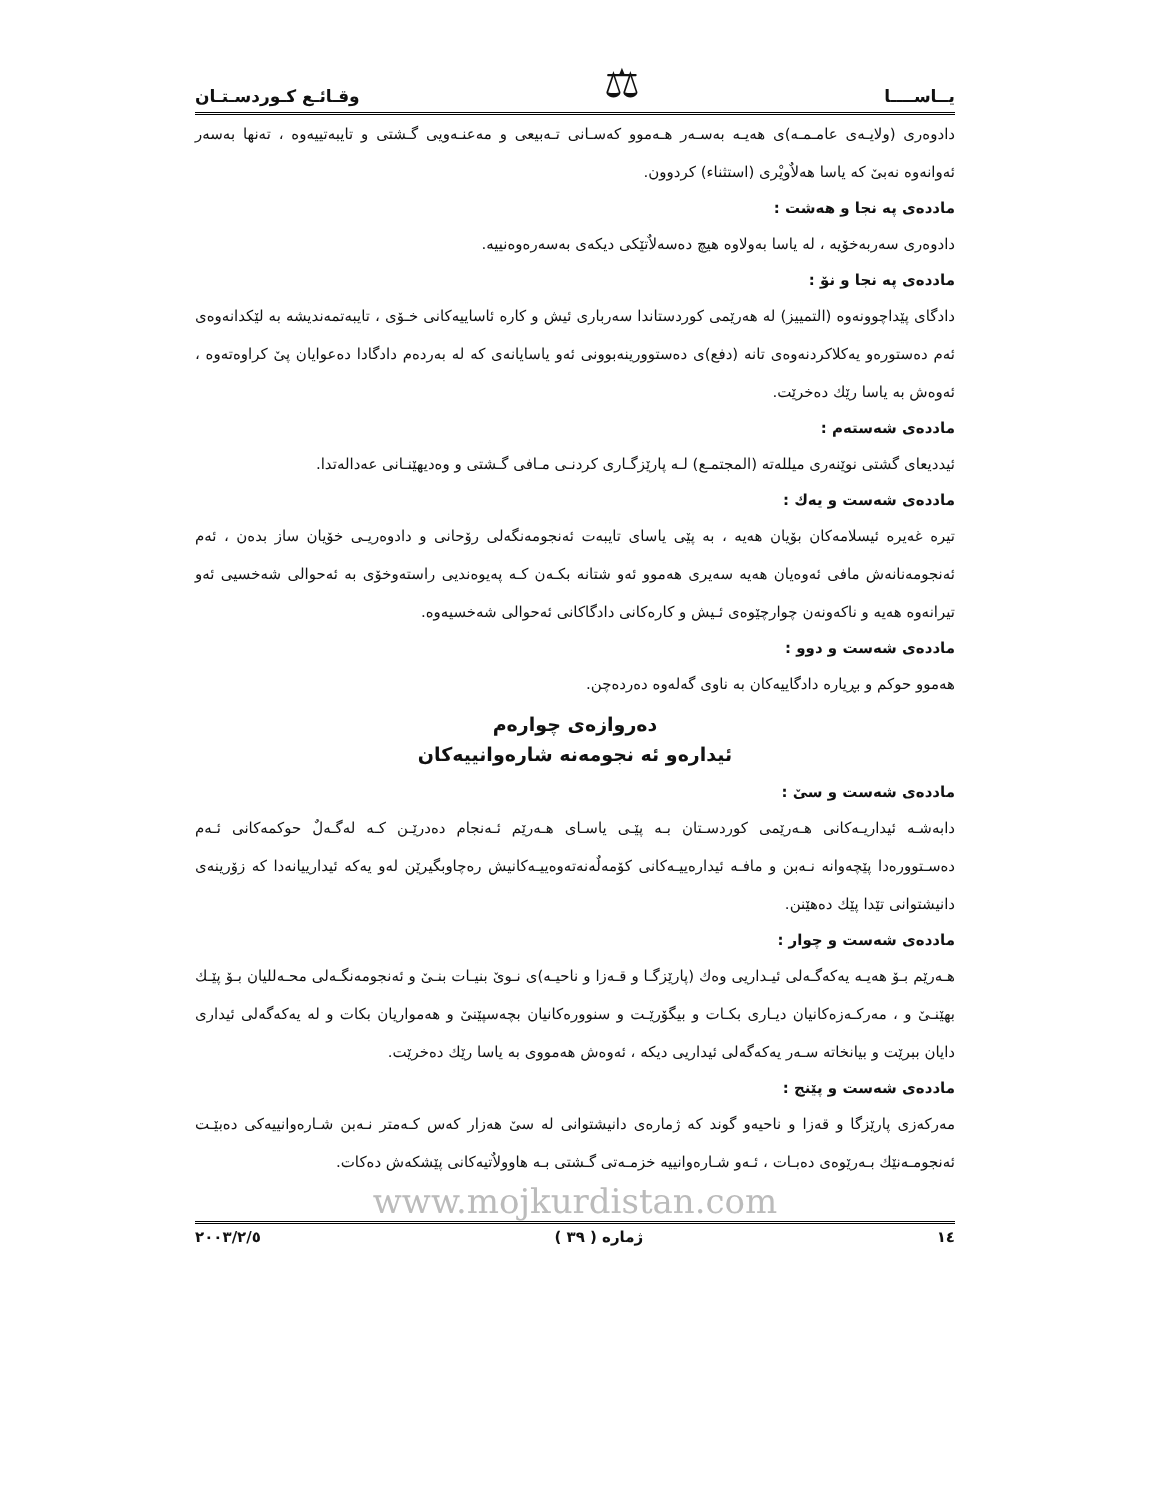يــاســــا ⚖ وقـائـع كـوردسـتـان
دادوەری (ولايـەی عامـمـە)ی هەيـە بەسـەر هـەموو كەسـانی تـەبيعی و مەعنـەويی گـشتی و تايبەتييەوە ، تەنها بەسەر ئەوانەوە نەبیٚ كە ياسا هەلاٌويْری (استثناء) كردوون.
ماددەی پە نجا و هەشت :
دادوەری سەربەخۆيە ، لە ياسا بەولاوە هيچ دەسەلاٌتێكی ديكەی بەسەرەوەنييە.
ماددەی پە نجا و نۆ :
دادگای پێداچوونەوە (التمييز) لە هەرێمی كوردستاندا سەرباری ئيش و كارە ئاساييەكانی خـۆی ، تايبەتمەنديشە بە لێكدانەوەی ئەم دەستورەو يەكلاكردنەوەی تانە (دفع)ی دەستوورينەبوونی ئەو ياسايانەی كە لە بەردەم دادگادا دەعوايان پیٚ كراوەتەوە ، ئەوەش بە ياسا رێك دەخرێت.
ماددەی شەستەم :
ئيدديعای گشتی نوێنەری ميللەتە (المجتمـع) لـە پارێزگـاری كردنـی مـافی گـشتی و وەديهێنـانی عەدالەتدا.
ماددەی شەست و يەك :
تيرە غەيرە ئيسلامەكان بۆيان هەيە ، بە پێی ياسای تايبەت ئەنجومەنگەلی رۆحانی و دادوەريـی خۆيان ساز بدەن ، ئەم ئەنجومەنانەش مافی ئەوەيان هەيە سەيری هەموو ئەو شتانە بكـەن كـە پەيوەنديی راستەوخۆی بە ئەحوالی شەخسيی ئەو تيرانەوە هەيە و ناكەونەن چوارچێوەی ئـيش و كارەكانی دادگاكانی ئەحوالی شەخسيەوە.
ماددەی شەست و دوو :
هەموو حوكم و بڕيارە دادگاييەكان بە ناوی گەلەوە دەردەچن.
دەروازەی چوارەم
ئيدارەو ئە نجومەنە شارەوانييەكان
ماددەی شەست و سیٚ :
دابەشـە ئيداريـەكانی هـەرێمی كوردسـتان بـە پێـی ياسـای هـەرێم ئـەنجام دەدرێـن كـە لەگـەلٌ حوكمەكانی ئـەم دەسـتوورەدا پێچەوانە نـەبن و مافـە ئيدارەييـەكانی كۆمەلٌەنەتەوەييـەكانيش رەچاوبگيرێن لەو يەكە ئيدارييانەدا كە زۆرينەی دانيشتوانی تێدا پێك دەهێنن.
ماددەی شەست و چوار :
هـەرێم بـۆ هەيـە يەكەگـەلی ئيـداريی وەك (پارێزگـا و قـەزا و ناحيـە)ی نـویٚ بنيـات بنـیٚ و ئەنجومەنگـەلی محـەلليان بـۆ پێـك بهێنـیٚ و ، مەركـەزەكانيان ديـاری بكـات و بيگۆرێـت و سنوورەكانيان بچەسپێنیٚ و هەمواريان بكات و لە يەكەگەلی ئيداری دايان ببرێت و بيانخاتە سـەر يەكەگەلی ئيداريی ديكە ، ئەوەش هەمووی بە ياسا رێك دەخرێت.
ماددەی شەست و پێنج :
مەركەزی پارێزگا و قەزا و ناحيەو گوند كە ژمارەی دانيشتوانی لە سیٚ هەزار كەس كـەمتر نـەبن شـارەوانييەكی دەبێـت ئەنجومـەنێك بـەرێوەی دەبـات ، ئـەو شـارەوانييە خزمـەتی گـشتی بـە هاوولاٌتيەكانی پێشكەش دەكات.
www.mojkurdistan.com
١٤ ژمارە ( ٣٩ ) ٢٠٠٣/٢/٥